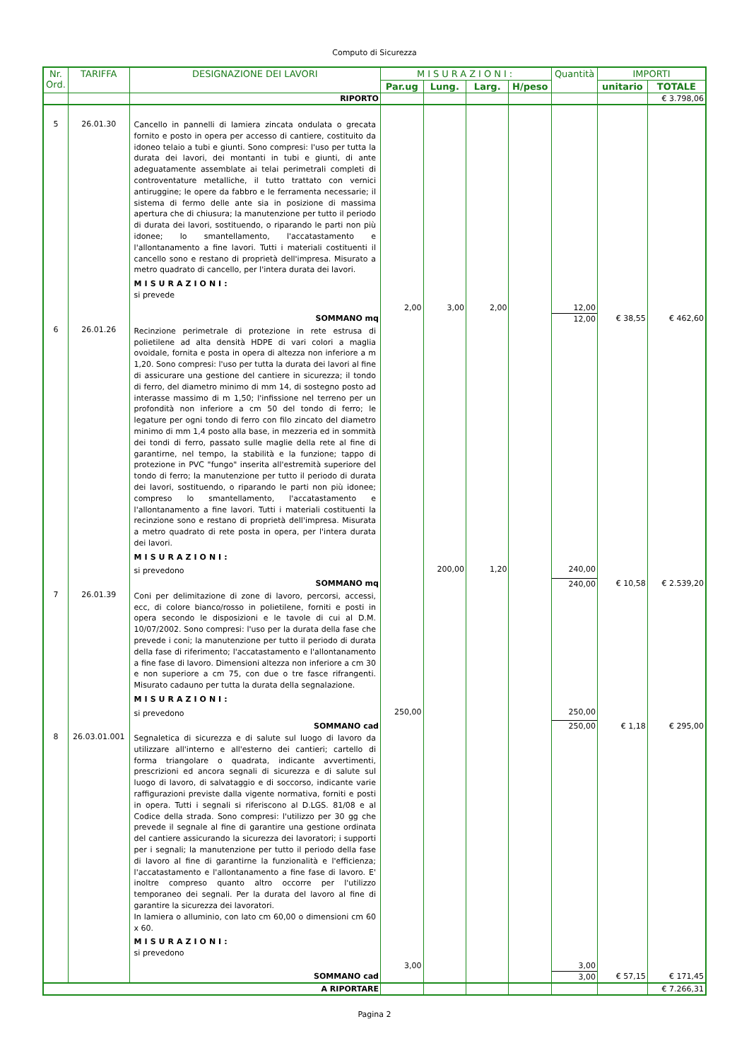Computo di Sicurezza
| Nr. Ord. | TARIFFA | DESIGNAZIONE DEI LAVORI | MISURAZIONI: | | | | Quantità | IMPORTI | |
| --- | --- | --- | --- | --- | --- | --- | --- | --- | --- |
| | | | Par.ug | Lung. | Larg. | H/peso | | unitario | TOTALE |
| | | RIPORTO | | | | | | | € 3.798,06 |
| 5 | 26.01.30 | Cancello in pannelli di lamiera zincata ondulata o grecata fornito e posto in opera per accesso di cantiere, costituito da idoneo telaio a tubi e giunti. Sono compresi: l'uso per tutta la durata dei lavori, dei montanti in tubi e giunti, di ante adeguatamente assemblate ai telai perimetrali completi di controventature metalliche, il tutto trattato con vernici antiruggine; le opere da fabbro e le ferramenta necessarie; il sistema di fermo delle ante sia in posizione di massima apertura che di chiusura; la manutenzione per tutto il periodo di durata dei lavori, sostituendo, o riparando le parti non più idonee; lo smantellamento, l'accatastamento e l'allontanamento a fine lavori. Tutti i materiali costituenti il cancello sono e restano di proprietà dell'impresa. Misurato a metro quadrato di cancello, per l'intera durata dei lavori. MISURAZIONI: si prevede | | | | | | | |
| | | | 2,00 | 3,00 | 2,00 | | 12,00 | | |
| | | SOMMANO mq | | | | | 12,00 | € 38,55 | € 462,60 |
| 6 | 26.01.26 | Recinzione perimetrale di protezione in rete estrusa di polietilene ad alta densità HDPE di vari colori a maglia ovoidale, fornita e posta in opera di altezza non inferiore a m 1,20. Sono compresi: l'uso per tutta la durata dei lavori al fine di assicurare una gestione del cantiere in sicurezza; il tondo di ferro, del diametro minimo di mm 14, di sostegno posto ad interasse massimo di m 1,50; l'infissione nel terreno per un profondità non inferiore a cm 50 del tondo di ferro; le legature per ogni tondo di ferro con filo zincato del diametro minimo di mm 1,4 posto alla base, in mezzeria ed in sommità dei tondi di ferro, passato sulle maglie della rete al fine di garantirne, nel tempo, la stabilità e la funzione; tappo di protezione in PVC "fungo" inserita all'estremità superiore del tondo di ferro; la manutenzione per tutto il periodo di durata dei lavori, sostituendo, o riparando le parti non più idonee; compreso lo smantellamento, l'accatastamento e l'allontanamento a fine lavori. Tutti i materiali costituenti la recinzione sono e restano di proprietà dell'impresa. Misurata a metro quadrato di rete posta in opera, per l'intera durata dei lavori. MISURAZIONI: | | | | | | | |
| | | si prevedono | | 200,00 | 1,20 | | 240,00 | | |
| | | SOMMANO mq | | | | | 240,00 | € 10,58 | € 2.539,20 |
| 7 | 26.01.39 | Coni per delimitazione di zone di lavoro, percorsi, accessi, ecc, di colore bianco/rosso in polietilene, forniti e posti in opera secondo le disposizioni e le tavole di cui al D.M. 10/07/2002. Sono compresi: l'uso per la durata della fase che prevede i coni; la manutenzione per tutto il periodo di durata della fase di riferimento; l'accatastamento e l'allontanamento a fine fase di lavoro. Dimensioni altezza non inferiore a cm 30 e non superiore a cm 75, con due o tre fasce rifrangenti. Misurato cadauno per tutta la durata della segnalazione. MISURAZIONI: | | | | | | | |
| | | si prevedono | 250,00 | | | | 250,00 | | |
| | | SOMMANO cad | | | | | 250,00 | € 1,18 | € 295,00 |
| 8 | 26.03.01.001 | Segnaletica di sicurezza e di salute sul luogo di lavoro da utilizzare all'interno e all'esterno dei cantieri; cartello di forma triangolare o quadrata, indicante avvertimenti, prescrizioni ed ancora segnali di sicurezza e di salute sul luogo di lavoro, di salvataggio e di soccorso, indicante varie raffigurazioni previste dalla vigente normativa, forniti e posti in opera. Tutti i segnali si riferiscono al D.LGS. 81/08 e al Codice della strada. Sono compresi: l'utilizzo per 30 gg che prevede il segnale al fine di garantire una gestione ordinata del cantiere assicurando la sicurezza dei lavoratori; i supporti per i segnali; la manutenzione per tutto il periodo della fase di lavoro al fine di garantirne la funzionalità e l'efficienza; l'accatastamento e l'allontanamento a fine fase di lavoro. E' inoltre compreso quanto altro occorre per l'utilizzo temporaneo dei segnali. Per la durata del lavoro al fine di garantire la sicurezza dei lavoratori. In lamiera o alluminio, con lato cm 60,00 o dimensioni cm 60 x 60. MISURAZIONI: si prevedono | | | | | | | |
| | | | 3,00 | | | | 3,00 | | |
| | | SOMMANO cad | | | | | 3,00 | € 57,15 | € 171,45 |
| | | A RIPORTARE | | | | | | | € 7.266,31 |
Pagina 2